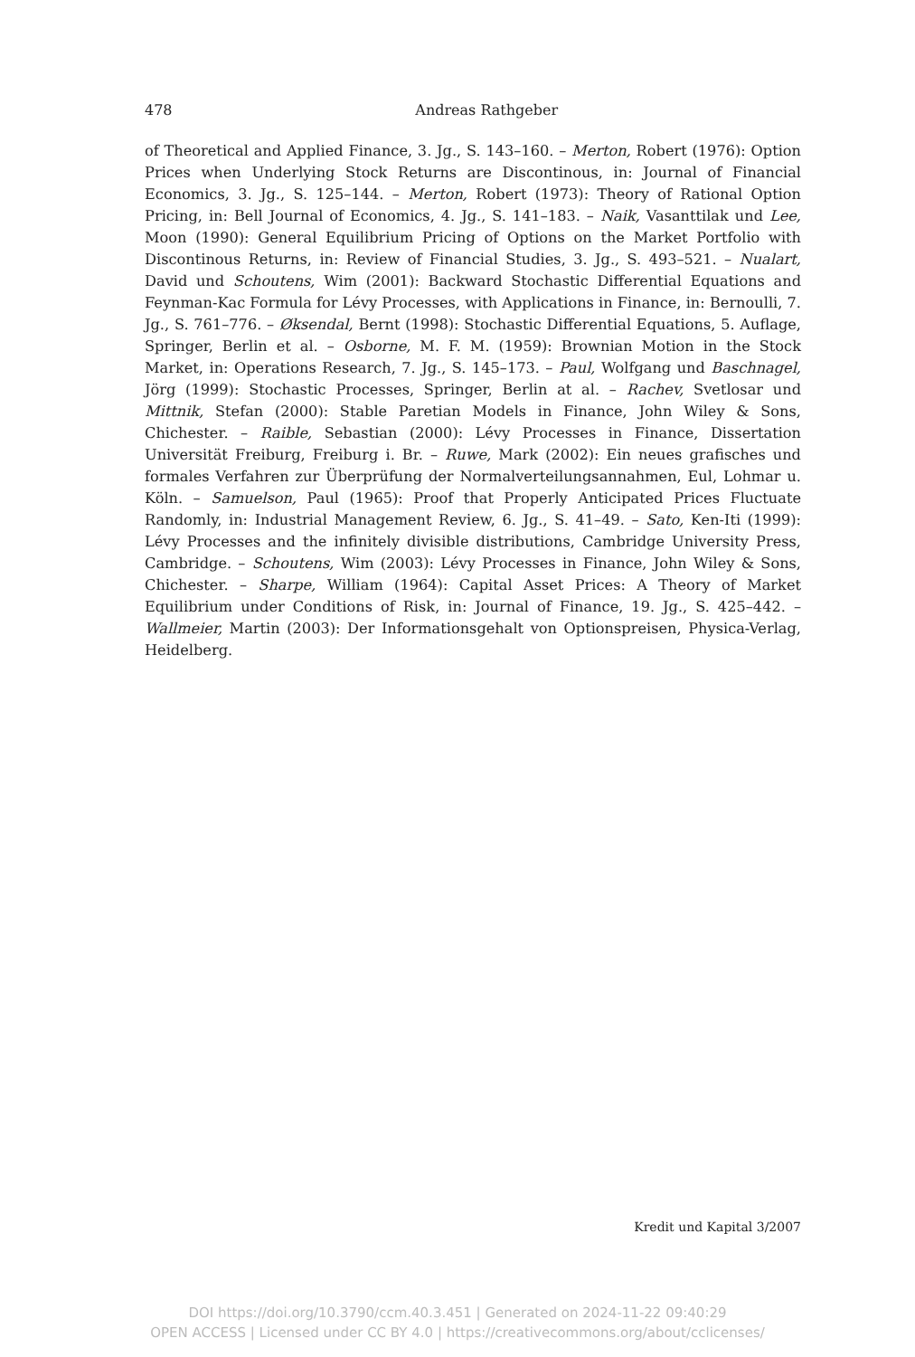478
Andreas Rathgeber
of Theoretical and Applied Finance, 3. Jg., S. 143–160. – Merton, Robert (1976): Option Prices when Underlying Stock Returns are Discontinous, in: Journal of Financial Economics, 3. Jg., S. 125–144. – Merton, Robert (1973): Theory of Rational Option Pricing, in: Bell Journal of Economics, 4. Jg., S. 141–183. – Naik, Vasanttilak und Lee, Moon (1990): General Equilibrium Pricing of Options on the Market Portfolio with Discontinous Returns, in: Review of Financial Studies, 3. Jg., S. 493–521. – Nualart, David und Schoutens, Wim (2001): Backward Stochastic Differential Equations and Feynman-Kac Formula for Lévy Processes, with Applications in Finance, in: Bernoulli, 7. Jg., S. 761–776. – Øksendal, Bernt (1998): Stochastic Differential Equations, 5. Auflage, Springer, Berlin et al. – Osborne, M. F. M. (1959): Brownian Motion in the Stock Market, in: Operations Research, 7. Jg., S. 145–173. – Paul, Wolfgang und Baschnagel, Jörg (1999): Stochastic Processes, Springer, Berlin at al. – Rachev, Svetlosar und Mittnik, Stefan (2000): Stable Paretian Models in Finance, John Wiley & Sons, Chichester. – Raible, Sebastian (2000): Lévy Processes in Finance, Dissertation Universität Freiburg, Freiburg i. Br. – Ruwe, Mark (2002): Ein neues grafisches und formales Verfahren zur Überprüfung der Normalverteilungsannahmen, Eul, Lohmar u. Köln. – Samuelson, Paul (1965): Proof that Properly Anticipated Prices Fluctuate Randomly, in: Industrial Management Review, 6. Jg., S. 41–49. – Sato, Ken-Iti (1999): Lévy Processes and the infinitely divisible distributions, Cambridge University Press, Cambridge. – Schoutens, Wim (2003): Lévy Processes in Finance, John Wiley & Sons, Chichester. – Sharpe, William (1964): Capital Asset Prices: A Theory of Market Equilibrium under Conditions of Risk, in: Journal of Finance, 19. Jg., S. 425–442. – Wallmeier, Martin (2003): Der Informationsgehalt von Optionspreisen, Physica-Verlag, Heidelberg.
Kredit und Kapital 3/2007
DOI https://doi.org/10.3790/ccm.40.3.451 | Generated on 2024-11-22 09:40:29
OPEN ACCESS | Licensed under CC BY 4.0 | https://creativecommons.org/about/cclicenses/